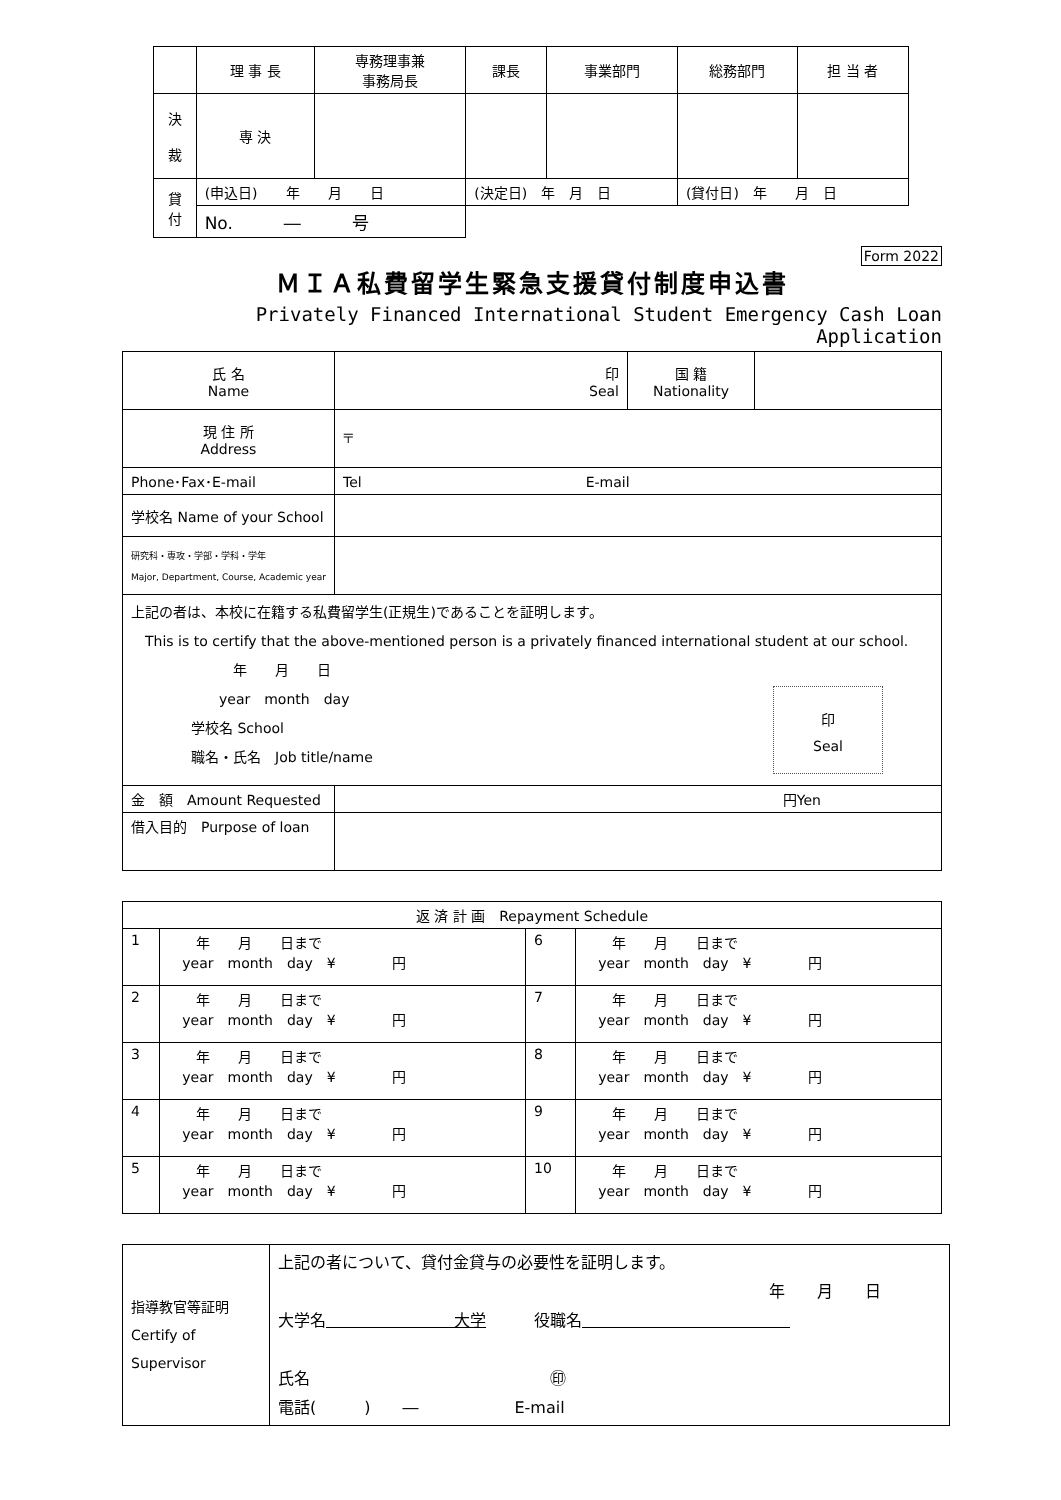| | 理 事 長 | 専務理事兼 事務局長 | 課長 | 事業部門 | 総務部門 | 担 当 者 |
| --- | --- | --- | --- | --- | --- | --- |
| 決 裁 | 専 決 | | | | | |
| 貸 付 | (申込日) 年 月 日 | | (決定日) 年 月 日 | | (貸付日) 年 月 日 | |
| | No. ― 号 | | | | | |
Form 2022
ＭＩＡ私費留学生緊急支援貸付制度申込書
Privately Financed International Student Emergency Cash Loan Application
| 氏 名 Name | 印 Seal | 国 籍 Nationality | |
| 現 住 所 Address | 〒 | | |
| Phone･Fax･E-mail | Tel E-mail | | |
| 学校名 Name of your School | | | |
| 研究科・専攻・学部・学科・学年 Major, Department, Course, Academic year | | | |
| 上記の者は、本校に在籍する私費留学生(正規生)であることを証明します。 This is to certify that the above-mentioned person is a privately financed international student at our school. 年 月 日 year month day 学校名 School 職名・氏名 Job title/name 印 Seal | | | |
| 金 額 Amount Requested | 円Yen | | |
| 借入目的 Purpose of loan | | | |
| 返 済 計 画 Repayment Schedule | | | |
| 1 | 年 月 日まで year month day ¥ 円 | 6 | 年 月 日まで year month day ¥ 円 |
| 2 | 年 月 日まで year month day ¥ 円 | 7 | 年 月 日まで year month day ¥ 円 |
| 3 | 年 月 日まで year month day ¥ 円 | 8 | 年 月 日まで year month day ¥ 円 |
| 4 | 年 月 日まで year month day ¥ 円 | 9 | 年 月 日まで year month day ¥ 円 |
| 5 | 年 月 日まで year month day ¥ 円 | 10 | 年 月 日まで year month day ¥ 円 |
| 指導教官等証明 Certify of Supervisor | 上記の者について、貸付金貸与の必要性を証明します。 年 月 日 大学名 大学 役職名 氏名 ㊞ 電話( ) ― E-mail |